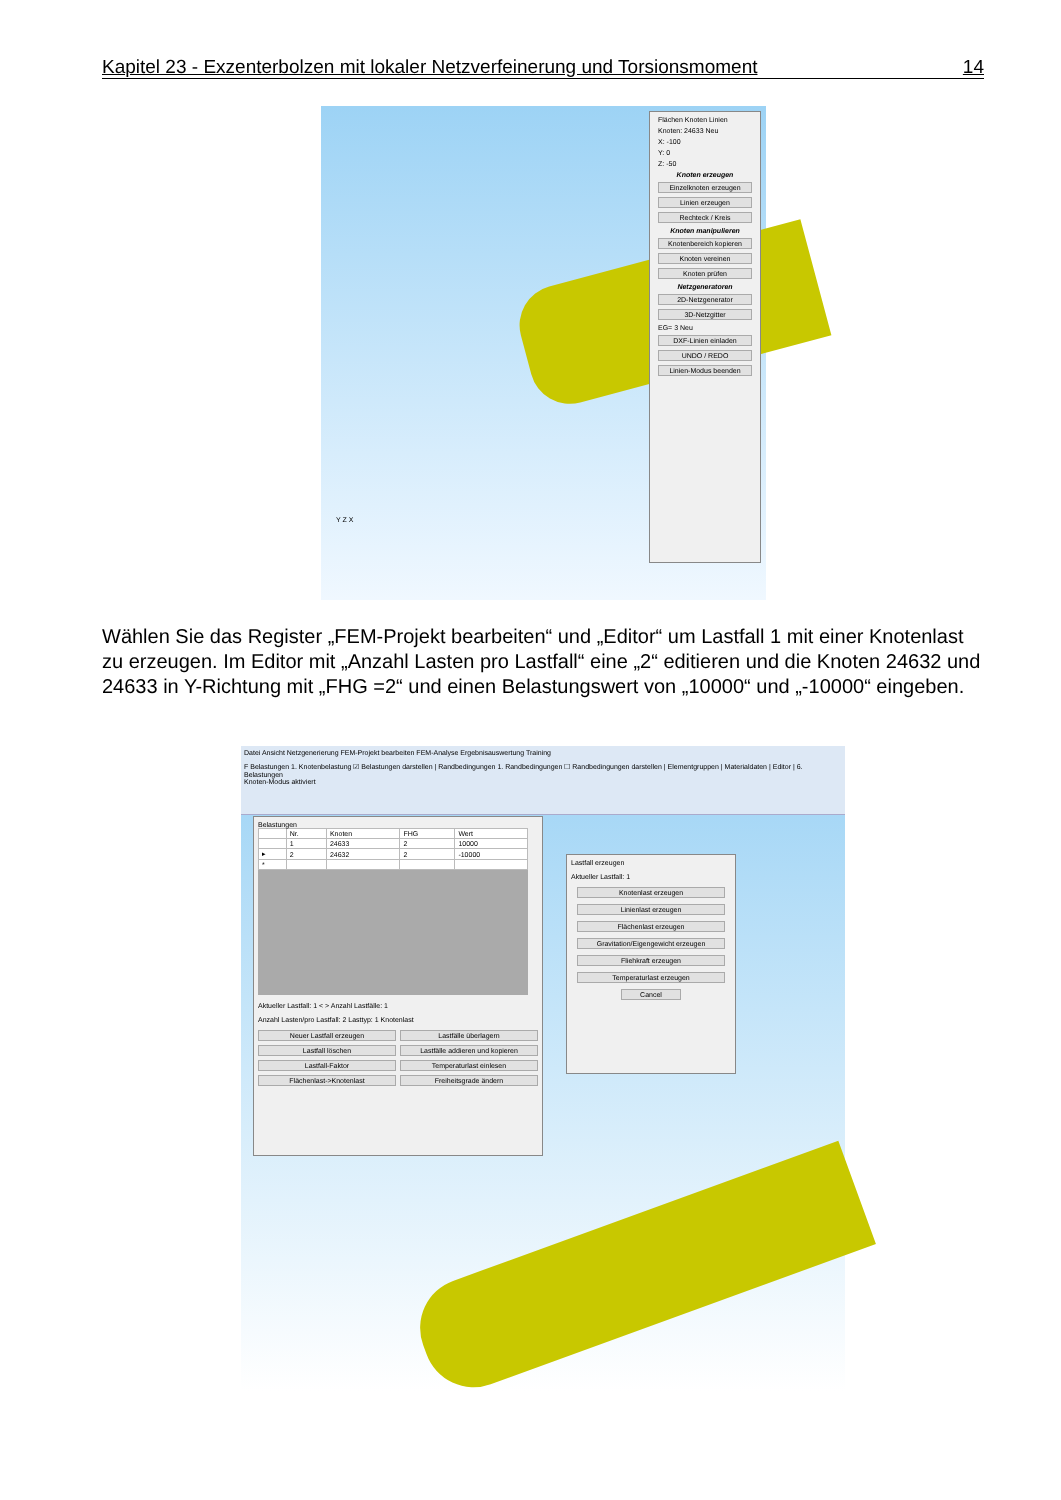Kapitel 23 - Exzenterbolzen mit lokaler Netzverfeinerung und Torsionsmoment 14
Y Z X
Flächen Knoten Linien
Knoten: 24633 Neu
X: -100
Y: 0
Z: -50
Knoten erzeugen
Einzelknoten erzeugen
Linien erzeugen
Rechteck / Kreis
Knoten manipulieren
Knotenbereich kopieren
Knoten vereinen
Knoten prüfen
Netzgeneratoren
2D-Netzgenerator
3D-Netzgitter
EG= 3 Neu
DXF-Linien einladen
UNDO / REDO
Linien-Modus beenden
Wählen Sie das Register „FEM-Projekt bearbeiten“ und „Editor“ um Lastfall 1 mit einer Knotenlast zu erzeugen. Im Editor mit „Anzahl Lasten pro Lastfall“ eine „2“ editieren und die Knoten 24632 und 24633 in Y-Richtung mit „FHG =2“ und einen Belastungswert von „10000“ und „-10000“ eingeben.
Datei Ansicht Netzgenerierung FEM-Projekt bearbeiten FEM-Analyse Ergebnisauswertung Training
F Belastungen 1. Knotenbelastung ☑ Belastungen darstellen | Randbedingungen 1. Randbedingungen ☐ Randbedingungen darstellen | Elementgruppen | Materialdaten | Editor | 6. Belastungen
Knoten-Modus aktiviert
Belastungen
| | Nr. | Knoten | FHG | Wert |
| --- | --- | --- | --- | --- |
| | 1 | 24633 | 2 | 10000 |
| ▸ | 2 | 24632 | 2 | -10000 |
| * | | | | |
Aktueller Lastfall: 1 < > Anzahl Lastfälle: 1
Anzahl Lasten/pro Lastfall: 2 Lasttyp: 1 Knotenlast
Neuer Lastfall erzeugen
Lastfälle überlagern
Lastfall löschen
Lastfälle addieren und kopieren
Lastfall-Faktor
Temperaturlast einlesen
Flächenlast->Knotenlast
Freiheitsgrade ändern
Lastfall erzeugen
Aktueller Lastfall: 1
Knotenlast erzeugen
Linienlast erzeugen
Flächenlast erzeugen
Gravitation/Eigengewicht erzeugen
Fliehkraft erzeugen
Temperaturlast erzeugen
Cancel